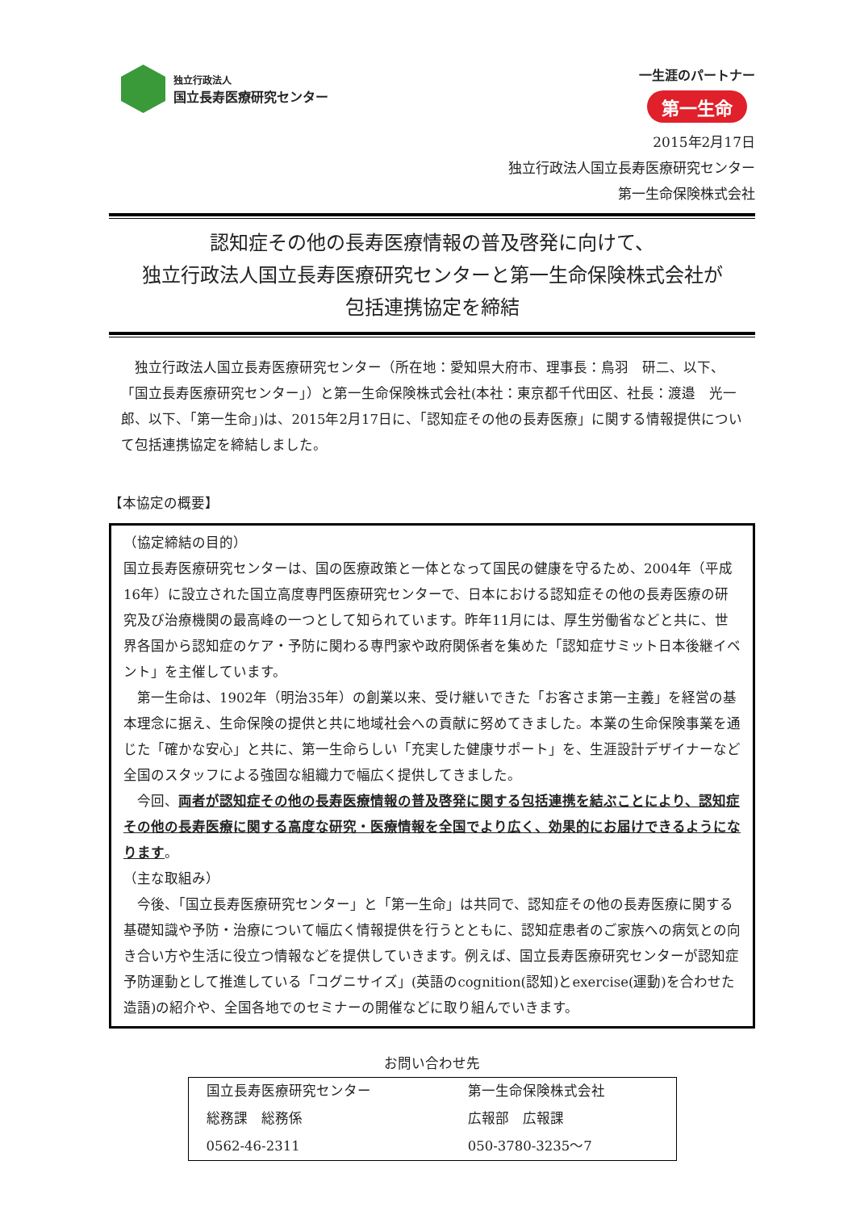独立行政法人
国立長寿医療研究センター
一生涯のパートナー
第一生命
2015年2月17日
独立行政法人国立長寿医療研究センター
第一生命保険株式会社
認知症その他の長寿医療情報の普及啓発に向けて、
独立行政法人国立長寿医療研究センターと第一生命保険株式会社が
包括連携協定を締結
　独立行政法人国立長寿医療研究センター（所在地：愛知県大府市、理事長：鳥羽　研二、以下、「国立長寿医療研究センター」）と第一生命保険株式会社(本社：東京都千代田区、社長：渡邉　光一郎、以下、「第一生命」)は、2015年2月17日に、「認知症その他の長寿医療」に関する情報提供について包括連携協定を締結しました。
【本協定の概要】
（協定締結の目的）
国立長寿医療研究センターは、国の医療政策と一体となって国民の健康を守るため、2004年（平成16年）に設立された国立高度専門医療研究センターで、日本における認知症その他の長寿医療の研究及び治療機関の最高峰の一つとして知られています。昨年11月には、厚生労働省などと共に、世界各国から認知症のケア・予防に関わる専門家や政府関係者を集めた「認知症サミット日本後継イベント」を主催しています。
　第一生命は、1902年（明治35年）の創業以来、受け継いできた「お客さま第一主義」を経営の基本理念に据え、生命保険の提供と共に地域社会への貢献に努めてきました。本業の生命保険事業を通じた「確かな安心」と共に、第一生命らしい「充実した健康サポート」を、生涯設計デザイナーなど全国のスタッフによる強固な組織力で幅広く提供してきました。
　今回、両者が認知症その他の長寿医療情報の普及啓発に関する包括連携を結ぶことにより、認知症その他の長寿医療に関する高度な研究・医療情報を全国でより広く、効果的にお届けできるようになります。
（主な取組み）
　今後、「国立長寿医療研究センター」と「第一生命」は共同で、認知症その他の長寿医療に関する基礎知識や予防・治療について幅広く情報提供を行うとともに、認知症患者のご家族への病気との向き合い方や生活に役立つ情報などを提供していきます。例えば、国立長寿医療研究センターが認知症予防運動として推進している「コグニサイズ」(英語のcognition(認知)とexercise(運動)を合わせた造語)の紹介や、全国各地でのセミナーの開催などに取り組んでいきます。
お問い合わせ先
| 国立長寿医療研究センター | 第一生命保険株式会社 |
| 総務課 総務係 | 広報部 広報課 |
| 0562-46-2311 | 050-3780-3235～7 |